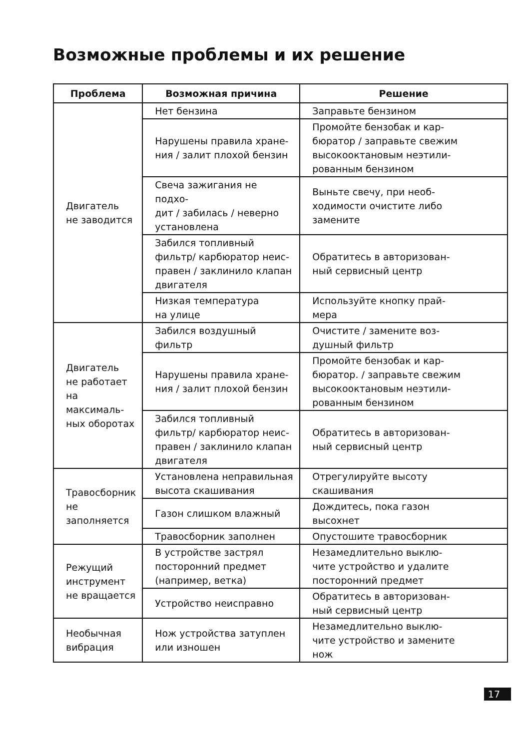Возможные проблемы и их решение
| Проблема | Возможная причина | Решение |
| --- | --- | --- |
| Двигатель не заводится | Нет бензина | Заправьте бензином |
| | Нарушены правила хране- ния / залит плохой бензин | Промойте бензобак и кар- бюратор / заправьте свежим высокооктановым неэтили- рованным бензином |
| | Свеча зажигания не подхо- дит / забилась / неверно установлена | Выньте свечу, при необ- ходимости очистите либо замените |
| | Забился топливный фильтр/ карбюратор неис- правен / заклинило клапан двигателя | Обратитесь в авторизован- ный сервисный центр |
| | Низкая температура на улице | Используйте кнопку прай- мера |
| Двигатель не работает на максималь- ных оборотах | Забился воздушный фильтр | Очистите / замените воз- душный фильтр |
| | Нарушены правила хране- ния / залит плохой бензин | Промойте бензобак и кар- бюратор. / заправьте свежим высокооктановым неэтили- рованным бензином |
| | Забился топливный фильтр/ карбюратор неис- правен / заклинило клапан двигателя | Обратитесь в авторизован- ный сервисный центр |
| Травосборник не заполняется | Установлена неправильная высота скашивания | Отрегулируйте высоту скашивания |
| | Газон слишком влажный | Дождитесь, пока газон высохнет |
| | Травосборник заполнен | Опустошите травосборник |
| Режущий инструмент не вращается | В устройстве застрял посторонний предмет (например, ветка) | Незамедлительно выклю- чите устройство и удалите посторонний предмет |
| | Устройство неисправно | Обратитесь в авторизован- ный сервисный центр |
| Необычная вибрация | Нож устройства затуплен или изношен | Незамедлительно выклю- чите устройство и замените нож |
17